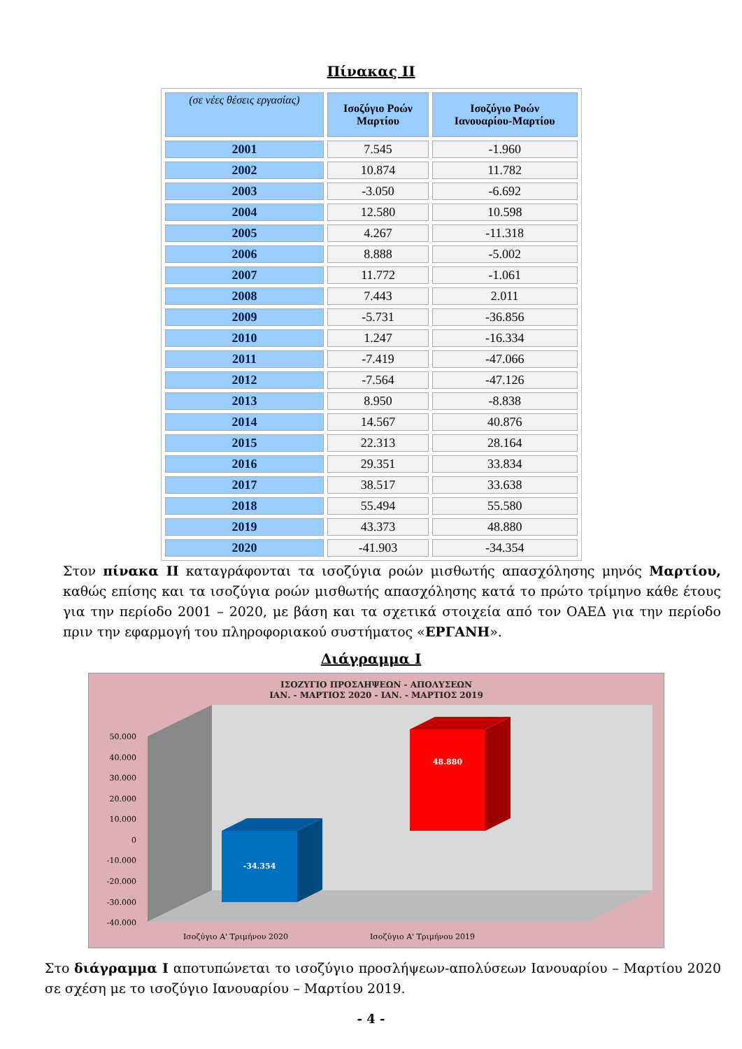Πίνακας ΙΙ
| (σε νέες θέσεις εργασίας) | Ισοζύγιο Ροών Μαρτίου | Ισοζύγιο Ροών Ιανουαρίου-Μαρτίου |
| --- | --- | --- |
| 2001 | 7.545 | -1.960 |
| 2002 | 10.874 | 11.782 |
| 2003 | -3.050 | -6.692 |
| 2004 | 12.580 | 10.598 |
| 2005 | 4.267 | -11.318 |
| 2006 | 8.888 | -5.002 |
| 2007 | 11.772 | -1.061 |
| 2008 | 7.443 | 2.011 |
| 2009 | -5.731 | -36.856 |
| 2010 | 1.247 | -16.334 |
| 2011 | -7.419 | -47.066 |
| 2012 | -7.564 | -47.126 |
| 2013 | 8.950 | -8.838 |
| 2014 | 14.567 | 40.876 |
| 2015 | 22.313 | 28.164 |
| 2016 | 29.351 | 33.834 |
| 2017 | 38.517 | 33.638 |
| 2018 | 55.494 | 55.580 |
| 2019 | 43.373 | 48.880 |
| 2020 | -41.903 | -34.354 |
Στον πίνακα ΙΙ καταγράφονται τα ισοζύγια ροών μισθωτής απασχόλησης μηνός Μαρτίου, καθώς επίσης και τα ισοζύγια ροών μισθωτής απασχόλησης κατά το πρώτο τρίμηνο κάθε έτους για την περίοδο 2001 – 2020, με βάση και τα σχετικά στοιχεία από τον ΟΑΕΔ για την περίοδο πριν την εφαρμογή του πληροφοριακού συστήματος «ΕΡΓΑΝΗ».
Διάγραμμα Ι
ΙΣΟΖΥΓΙΟ ΠΡΟΣΛΗΨΕΩΝ - ΑΠΟΛΥΣΕΩΝ
ΙΑΝ. - ΜΑΡΤΙΟΣ 2020 - ΙΑΝ. - ΜΑΡΤΙΟΣ 2019
-34.354
48.880
50.000
40.000
30.000
20.000
10.000
0
-10.000
-20.000
-30.000
-40.000
Ισοζύγιο Α' Τριμήνου 2020
Ισοζύγιο Α' Τριμήνου 2019
Στο διάγραμμα Ι αποτυπώνεται το ισοζύγιο προσλήψεων-απολύσεων Ιανουαρίου – Μαρτίου 2020 σε σχέση με το ισοζύγιο Ιανουαρίου – Μαρτίου 2019.
- 4 -